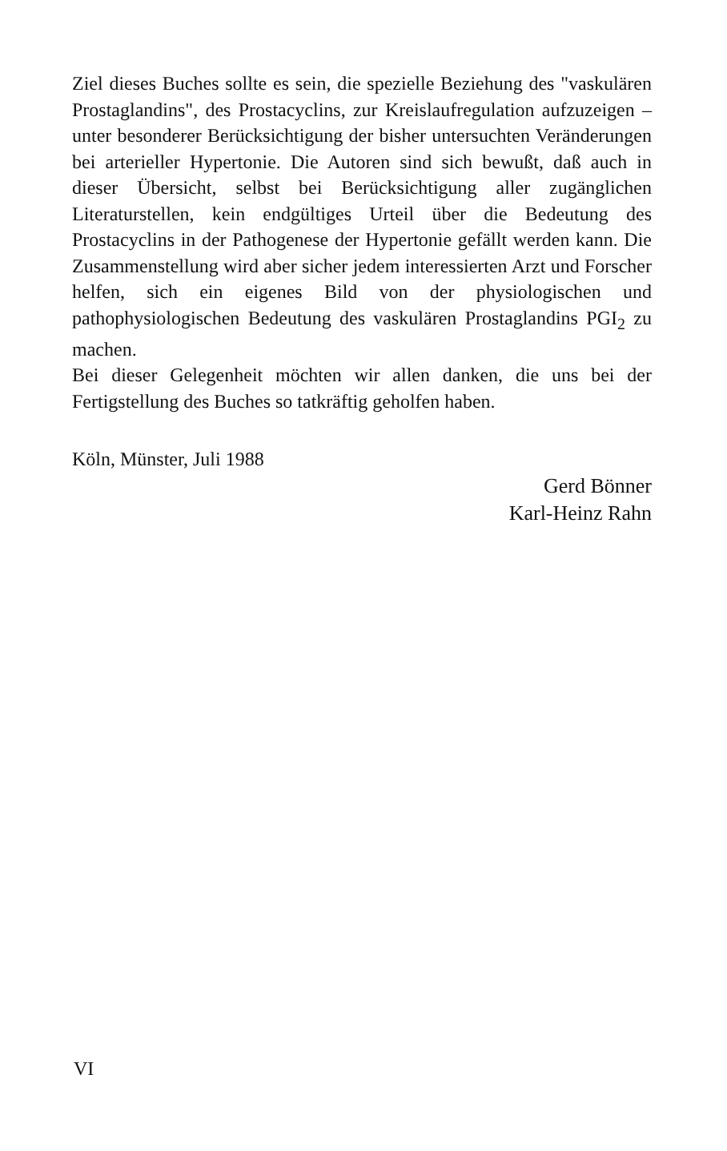Ziel dieses Buches sollte es sein, die spezielle Beziehung des "vaskulären Prostaglandins", des Prostacyclins, zur Kreislaufregulation aufzuzeigen – unter besonderer Berücksichtigung der bisher untersuchten Veränderungen bei arterieller Hypertonie. Die Autoren sind sich bewußt, daß auch in dieser Übersicht, selbst bei Berücksichtigung aller zugänglichen Literaturstellen, kein endgültiges Urteil über die Bedeutung des Prostacyclins in der Pathogenese der Hypertonie gefällt werden kann. Die Zusammenstellung wird aber sicher jedem interessierten Arzt und Forscher helfen, sich ein eigenes Bild von der physiologischen und pathophysiologischen Bedeutung des vaskulären Prostaglandins PGI<sub>2</sub> zu machen.
Bei dieser Gelegenheit möchten wir allen danken, die uns bei der Fertigstellung des Buches so tatkräftig geholfen haben.
Köln, Münster, Juli 1988
Gerd Bönner
Karl-Heinz Rahn
VI